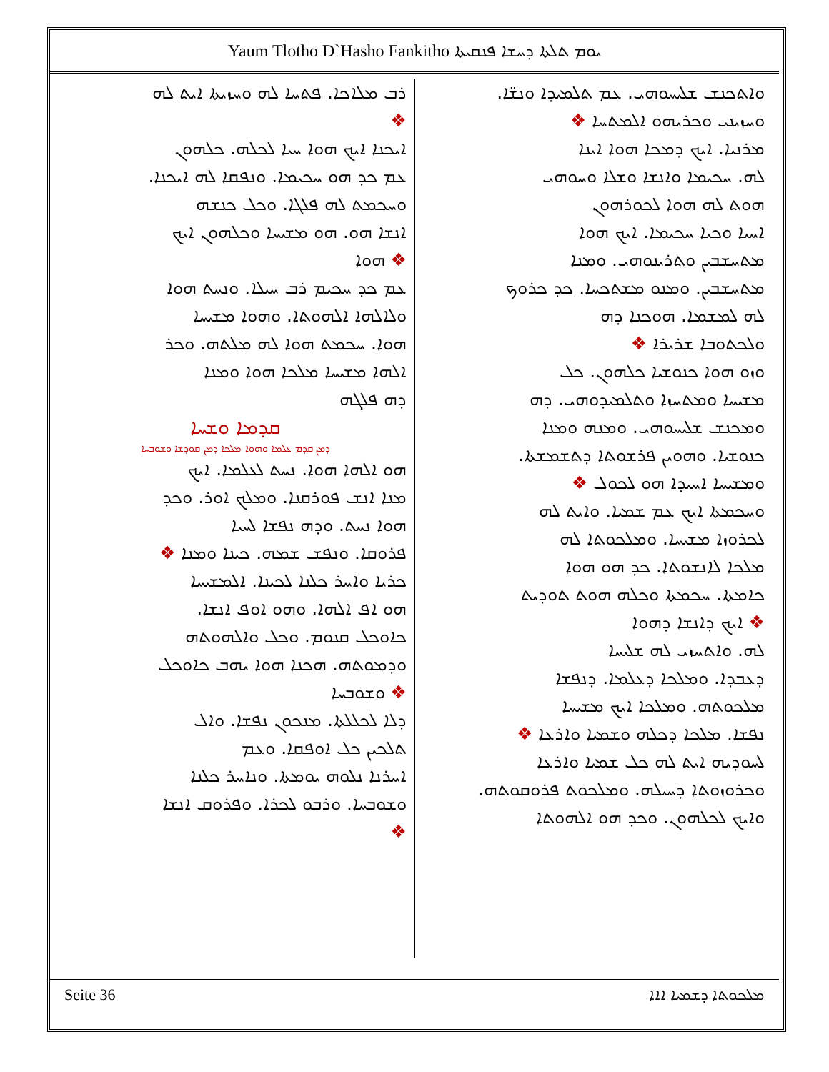Yaum Tlotho D`Hasho Fankitho ܝܘܡ ܬܠܬܐ ܕܚܫܐ ܦܢܩܝܬܐ
ܘܐܬܟܢܫ ܫܠܝܚܘܗܝ. ܥܡ ܬܠܡܝܕܐ ܘܢܫ̈ܐ.
ܘܚܙܝܢܝ ܘܟܪܝܗܘ ܐܠܡܬܚܐ ❖
ܡܪܢܝܐ. ܐܝܟ ܕܡܟܐ ܗܘܐ ܐܝܢܐ
ܠܗ. ܚܟܝܡܐ ܘܐܢܫܐ ܘܫܠܐ ܘܚܘܗܝ
ܗܘܬ ܠܗ ܗܘܐ ܠܟܘܪܗܘܢ
ܐܚܝܐ ܘܟܝܐ ܚܟܝܡܐ. ܐܝܟ ܗܘܐ
ܡܬܚܫܒܝܢ ܘܬܪܝܢܘܗܝ. ܘܡܢܐ
ܡܬܚܫܒܝܢ. ܘܡܢܘ ܡܫܬܟܚܐ. ܟܕ ܟܪܘܟ
ܠܗ ܠܡܫܡܐ. ܗܘܟܢܐ ܕܗ
ܘܠܟܬܘܒܐ ܫܪܝܪܐ ❖
ܘܙܘ ܗܘܐ ܟܢܘܫܝܐ ܟܠܗܘܢ. ܟܠ
ܡܫܝܚܐ ܘܡܬܚܙܐ ܘܬܠܡܝܕܘܗܝ. ܕܗ
ܘܡܟܢܫ ܫܠܝܚܘܗܝ. ܘܡܢܗ ܘܡܢܐ
ܟܢܘܫܝܐ. ܘܗܘܝܢ ܦܪܫܘܬܐ ܕܬܫܡܫܬܐ.
ܘܡܫܝܚܐ ܐܚܝܕܐ ܗܘ ܠܟܘܠ ❖
ܘܚܟܡܬܐ ܐܝܟ ܥܡ ܫܡܝܐ. ܘܐܝܬ ܠܗ
ܠܟܪܘܙܐ ܡܫܝܚܐ. ܘܡܠܟܘܬܐ ܠܗ
ܡܠܟܐ ܠܐܢܫܘܬܐ. ܟܕ ܗܘ ܗܘܐ
ܟܐܡܬܐ. ܚܟܡܬܐ ܘܟܠܗ ܗܘܬ ܬܘܕܝܬ
❖ ܐܝܟ ܕܐܢܫܐ ܕܗܘܐ
ܠܗ. ܘܐܬܚܙܝ ܠܗ ܫܠܝܚܐ
ܕܥܒܕܐ. ܘܡܠܟܐ ܕܥܠܡܐ. ܕܢܦܫܐ
ܡܠܟܘܬܗ. ܘܡܠܟܐ ܐܝܟ ܡܫܝܚܐ
ܢܦܫܐ. ܡܠܟܐ ܕܟܠܗ ܘܫܡܝܐ ܘܐܪܥܐ ❖
ܠܚܘܕܝܗ ܐܝܬ ܠܗ ܟܠ ܫܡܝܐ ܘܐܪܥܐ
ܘܟܪܘܙܘܬܐ ܕܚܝܠܗ. ܘܡܠܟܘܬ ܦܪܘܩܘܬܗ.
ܘܐܝܟ ܠܟܠܗܘܢ. ܘܟܕ ܗܘ ܐܠܗܘܬܐ
ܪܒ ܡܠܐܟܐ. ܦܬܚܐ ܠܗ ܘܚܙܝܬܐ ܐܝܬ ܠܗ
❖
ܐܝܟܢܐ ܐܝܟ ܗܘܐ ܚܝܐ ܠܟܠܗ. ܟܠܗܘܢ
ܥܡ ܟܕ ܗܘ ܚܟܝܡܐ. ܘܢܦܩܐ ܠܗ ܐܝܟܢܐ.
ܘܚܟܡܬ ܠܗ ܦܠܓܐ. ܘܟܠ ܟܢܫܗ
ܐܢܫܐ ܗܘ. ܗܘ ܡܫܝܚܐ ܘܟܠܗܘܢ ܐܝܟ
❖ ܗܘܐ
ܥܡ ܟܕ ܚܟܝܡ ܪܒ ܚܝܠܐ. ܘܢܚܬ ܗܘܐ
ܘܠܐܠܗܐ ܐܠܗܘܬܐ. ܘܗܘܐ ܡܫܝܚܐ
ܗܘܐ. ܚܟܡܬ ܗܘܐ ܠܗ ܡܠܬܗ. ܘܟܪ
ܐܠܗܐ ܡܫܝܚܐ ܡܠܟܐ ܗܘܐ ܘܡܢܐ
ܕܗ ܦܠܓܗ
ܩܕܡܐ ܘܫܚܐ
ܕܡܢ ܩܕܡ ܥܠܡܐ ܘܗܘܐ ܡܠܟܐ ܕܡܢ ܩܘܕܫܐ ܘܫܘܒܚܐ
ܗܘ ܐܠܗܐ ܗܘܐ. ܢܚܬ ܠܥܠܡܐ. ܐܝܟ
ܡܢܐ ܐܢܫ ܦܘܪܩܢܐ. ܘܡܠܟ ܐܘܪ. ܘܟܕ
ܗܘܐ ܢܚܬ. ܘܕܗ ܢܦܫܐ ܠܚܝܐ
ܦܪܘܩܐ. ܘܢܦܫ ܫܡܗ. ܟܝܢܐ ܘܡܢܐ ❖
ܟܪܝܐ ܘܐܚܪ ܟܠܢܐ ܠܟܝܢܐ. ܐܠܡܫܝܚܐ
ܗܘ ܐܦ ܐܠܗܐ. ܘܗܘ ܐܘܦ ܐܢܫܐ.
ܟܐܘܟܠ ܩܢܘܡ. ܘܟܠ ܘܐܠܗܘܬܗ
ܘܕܡܘܬܗ. ܗܟܢܐ ܗܘܐ ܝܗܒ ܟܐܘܟܠ
❖ ܘܫܘܒܚܐ
ܕܠܐ ܠܟܠܠܬܐ. ܡܢܟܘܢ ܢܦܫܐ. ܘܐܠ
ܬܠܟܝܢ ܟܠ ܐܘܦܩܐ. ܘܥܡ
ܐܚܪܢܐ ܢܠܘܗ ܝܘܡܬܐ. ܘܢܐܚܪ ܟܠܢܐ
ܘܫܘܒܚܐ. ܘܪܒܘ ܠܟܪܐ. ܘܦܪܘܩ ܐܢܫܐ
❖
Seite 36 ܡܠܟܘܬܐ ܕܫܡܝܐ ܐܐܐ